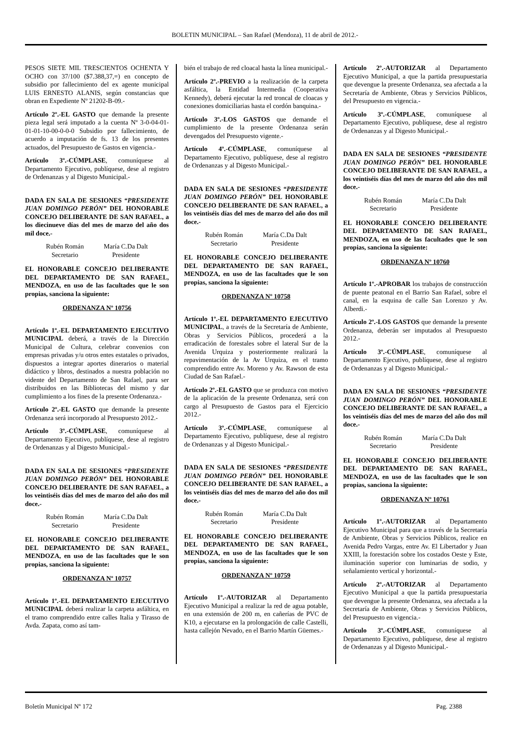BOLETIN MUNICIPAL – San Rafael (Mendoza), 11 de abril de 2012.-
PESOS SIETE MIL TRESCIENTOS OCHENTA Y OCHO con 37/100 ($7.388,37,=) en concepto de subsidio por fallecimiento del ex agente municipal LUIS ERNESTO ALANIS, según constancias que obran en Expediente Nº 21202-B-09.-
Artículo 2º.-EL GASTO que demande la presente pieza legal será imputado a la cuenta Nº 3-0-04-01-01-01-10-00-0-0-0 Subsidio por fallecimiento, de acuerdo a imputación de fs. 13 de los presentes actuados, del Presupuesto de Gastos en vigencia.-
Artículo 3º.-CÚMPLASE, comuníquese al Departamento Ejecutivo, publíquese, dese al registro de Ordenanzas y al Digesto Municipal.-
DADA EN SALA DE SESIONES “PRESIDENTE JUAN DOMINGO PERÓN” DEL HONORABLE CONCEJO DELIBERANTE DE SAN RAFAEL, a los diecinueve días del mes de marzo del año dos mil doce.-
Rubén Román
Secretario
María C.Da Dalt
Presidente
EL HONORABLE CONCEJO DELIBERANTE DEL DEPARTAMENTO DE SAN RAFAEL, MENDOZA, en uso de las facultades que le son propias, sanciona la siguiente:
ORDENANZA Nº 10756
Artículo 1º.-EL DEPARTAMENTO EJECUTIVO MUNICIPAL deberá, a través de la Dirección Municipal de Cultura, celebrar convenios con empresas privadas y/u otros entes estatales o privados, dispuestos a integrar aportes dinerarios o material didáctico y libros, destinados a nuestra población no vidente del Departamento de San Rafael, para ser distribuidos en las Bibliotecas del mismo y dar cumplimiento a los fines de la presente Ordenanza.-
Artículo 2º.-EL GASTO que demande la presente Ordenanza será incorporado al Presupuesto 2012.-
Artículo 3º.-CÚMPLASE, comuníquese al Departamento Ejecutivo, publíquese, dese al registro de Ordenanzas y al Digesto Municipal.-
DADA EN SALA DE SESIONES “PRESIDENTE JUAN DOMINGO PERÓN” DEL HONORABLE CONCEJO DELIBERANTE DE SAN RAFAEL, a los veintiséis días del mes de marzo del año dos mil doce.-
Rubén Román
Secretario
María C.Da Dalt
Presidente
EL HONORABLE CONCEJO DELIBERANTE DEL DEPARTAMENTO DE SAN RAFAEL, MENDOZA, en uso de las facultades que le son propias, sanciona la siguiente:
ORDENANZA Nº 10757
Artículo 1º.-EL DEPARTAMENTO EJECUTIVO MUNICIPAL deberá realizar la carpeta asfáltica, en el tramo comprendido entre calles Italia y Tirasso de Avda. Zapata, como así tam-
bién el trabajo de red cloacal hasta la línea municipal.-
Artículo 2º.-PREVIO a la realización de la carpeta asfáltica, la Entidad Intermedia (Cooperativa Kennedy), deberá ejecutar la red troncal de cloacas y conexiones domiciliarias hasta el cordón banquina.-
Artículo 3º.-LOS GASTOS que demande el cumplimiento de la presente Ordenanza serán devengados del Presupuesto vigente.-
Artículo 4º.-CÚMPLASE, comuníquese al Departamento Ejecutivo, publíquese, dese al registro de Ordenanzas y al Digesto Municipal.-
DADA EN SALA DE SESIONES “PRESIDENTE JUAN DOMINGO PERÓN” DEL HONORABLE CONCEJO DELIBERANTE DE SAN RAFAEL, a los veintiséis días del mes de marzo del año dos mil doce.-
Rubén Román
Secretario
María C.Da Dalt
Presidente
EL HONORABLE CONCEJO DELIBERANTE DEL DEPARTAMENTO DE SAN RAFAEL, MENDOZA, en uso de las facultades que le son propias, sanciona la siguiente:
ORDENANZA Nº 10758
Artículo 1º.-EL DEPARTAMENTO EJECUTIVO MUNICIPAL, a través de la Secretaría de Ambiente, Obras y Servicios Públicos, procederá a la erradicación de forestales sobre el lateral Sur de la Avenida Urquiza y posteriormente realizará la repavimentación de la Av Urquiza, en el tramo comprendido entre Av. Moreno y Av. Rawson de esta Ciudad de San Rafael.-
Artículo 2º.-EL GASTO que se produzca con motivo de la aplicación de la presente Ordenanza, será con cargo al Presupuesto de Gastos para el Ejercicio 2012.-
Artículo 3º.-CÚMPLASE, comuníquese al Departamento Ejecutivo, publíquese, dese al registro de Ordenanzas y al Digesto Municipal.-
DADA EN SALA DE SESIONES “PRESIDENTE JUAN DOMINGO PERÓN” DEL HONORABLE CONCEJO DELIBERANTE DE SAN RAFAEL, a los veintiséis días del mes de marzo del año dos mil doce.-
Rubén Román
Secretario
María C.Da Dalt
Presidente
EL HONORABLE CONCEJO DELIBERANTE DEL DEPARTAMENTO DE SAN RAFAEL, MENDOZA, en uso de las facultades que le son propias, sanciona la siguiente:
ORDENANZA Nº 10759
Artículo 1º.-AUTORIZAR al Departamento Ejecutivo Municipal a realizar la red de agua potable, en una extensión de 200 m, en cañerías de PVC de K10, a ejecutarse en la prolongación de calle Castelli, hasta callejón Nevado, en el Barrio Martín Güemes.-
Artículo 2º.-AUTORIZAR al Departamento Ejecutivo Municipal, a que la partida presupuestaria que devengue la presente Ordenanza, sea afectada a la Secretaría de Ambiente, Obras y Servicios Públicos, del Presupuesto en vigencia.-
Artículo 3º.-CÚMPLASE, comuníquese al Departamento Ejecutivo, publíquese, dese al registro de Ordenanzas y al Digesto Municipal.-
DADA EN SALA DE SESIONES “PRESIDENTE JUAN DOMINGO PERÓN” DEL HONORABLE CONCEJO DELIBERANTE DE SAN RAFAEL, a los veintiséis días del mes de marzo del año dos mil doce.-
Rubén Román
Secretario
María C.Da Dalt
Presidente
EL HONORABLE CONCEJO DELIBERANTE DEL DEPARTAMENTO DE SAN RAFAEL, MENDOZA, en uso de las facultades que le son propias, sanciona la siguiente:
ORDENANZA Nº 10760
Artículo 1º.-APROBAR los trabajos de construcción de puente peatonal en el Barrio San Rafael, sobre el canal, en la esquina de calle San Lorenzo y Av. Alberdi.-
Artículo 2º.-LOS GASTOS que demande la presente Ordenanza, deberán ser imputados al Presupuesto 2012.-
Artículo 3º.-CÚMPLASE, comuníquese al Departamento Ejecutivo, publíquese, dese al registro de Ordenanzas y al Digesto Municipal.-
DADA EN SALA DE SESIONES “PRESIDENTE JUAN DOMINGO PERÓN” DEL HONORABLE CONCEJO DELIBERANTE DE SAN RAFAEL, a los veintiséis días del mes de marzo del año dos mil doce.-
Rubén Román
Secretario
María C.Da Dalt
Presidente
EL HONORABLE CONCEJO DELIBERANTE DEL DEPARTAMENTO DE SAN RAFAEL, MENDOZA, en uso de las facultades que le son propias, sanciona la siguiente:
ORDENANZA Nº 10761
Artículo 1º.-AUTORIZAR al Departamento Ejecutivo Municipal para que a través de la Secretaría de Ambiente, Obras y Servicios Públicos, realice en Avenida Pedro Vargas, entre Av. El Libertador y Juan XXIII, la forestación sobre los costados Oeste y Este, iluminación superior con luminarias de sodio, y señalamiento vertical y horizontal.-
Artículo 2º.-AUTORIZAR al Departamento Ejecutivo Municipal a que la partida presupuestaria que devengue la presente Ordenanza, sea afectada a la Secretaría de Ambiente, Obras y Servicios Públicos, del Presupuesto en vigencia.-
Artículo 3º.-CÚMPLASE, comuníquese al Departamento Ejecutivo, publíquese, dese al registro de Ordenanzas y al Digesto Municipal.-
Boletín Municipal Nº 172 Pag. 2388